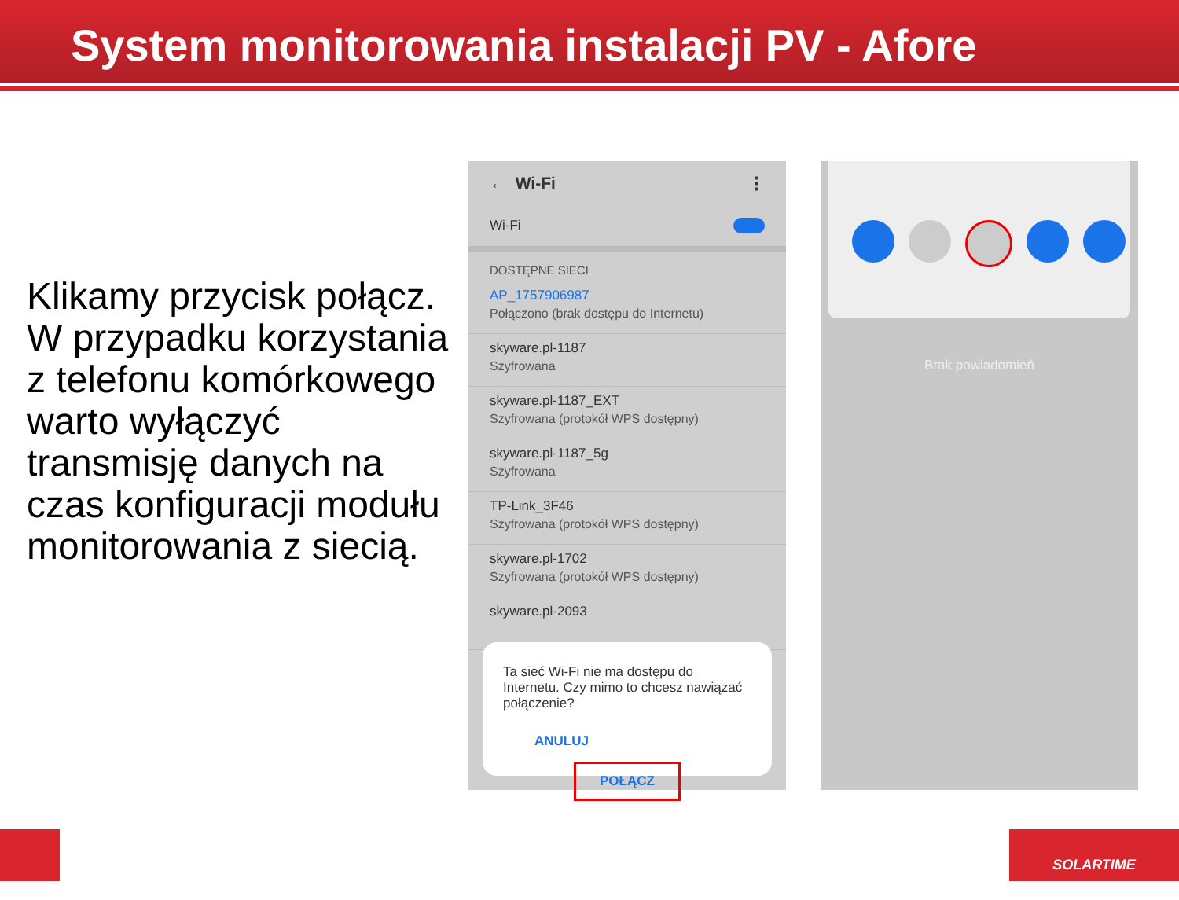System monitorowania instalacji PV - Afore
Klikamy przycisk połącz. W przypadku korzystania z telefonu komórkowego warto wyłączyć transmisję danych na czas konfiguracji modułu monitorowania z siecią.
← Wi-Fi ⋮
Wi-Fi
DOSTĘPNE SIECI
AP_1757906987
Połączono (brak dostępu do Internetu)
skyware.pl-1187
Szyfrowana
skyware.pl-1187_EXT
Szyfrowana (protokół WPS dostępny)
skyware.pl-1187_5g
Szyfrowana
TP-Link_3F46
Szyfrowana (protokół WPS dostępny)
skyware.pl-1702
Szyfrowana (protokół WPS dostępny)
skyware.pl-2093
Ta sieć Wi-Fi nie ma dostępu do Internetu. Czy mimo to chcesz nawiązać połączenie?
ANULUJ POŁĄCZ
Brak powiadomień
SOLARTIME